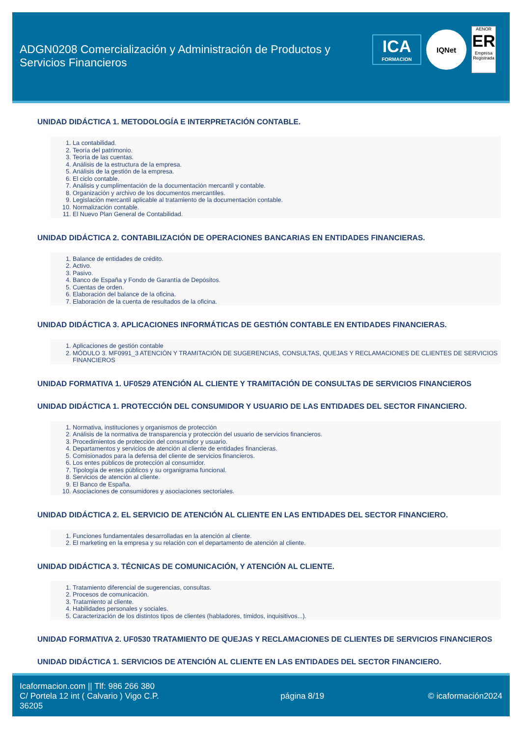ADGN0208 Comercialización y Administración de Productos y Servicios Financieros
ICA
FORMACION
IQNet
AENOR
ER
Empresa Registrada
UNIDAD DIDÁCTICA 1. METODOLOGÍA E INTERPRETACIÓN CONTABLE.
1. La contabilidad.
2. Teoría del patrimonio.
3. Teoría de las cuentas.
4. Análisis de la estructura de la empresa.
5. Análisis de la gestión de la empresa.
6. El ciclo contable.
7. Análisis y cumplimentación de la documentación mercantil y contable.
8. Organización y archivo de los documentos mercantiles.
9. Legislación mercantil aplicable al tratamiento de la documentación contable.
10. Normalización contable.
11. El Nuevo Plan General de Contabilidad.
UNIDAD DIDÁCTICA 2. CONTABILIZACIÓN DE OPERACIONES BANCARIAS EN ENTIDADES FINANCIERAS.
1. Balance de entidades de crédito.
2. Activo.
3. Pasivo.
4. Banco de España y Fondo de Garantía de Depósitos.
5. Cuentas de orden.
6. Elaboración del balance de la oficina.
7. Elaboración de la cuenta de resultados de la oficina.
UNIDAD DIDÁCTICA 3. APLICACIONES INFORMÁTICAS DE GESTIÓN CONTABLE EN ENTIDADES FINANCIERAS.
1. Aplicaciones de gestión contable
2. MÓDULO 3. MF0991_3 ATENCIÓN Y TRAMITACIÓN DE SUGERENCIAS, CONSULTAS, QUEJAS Y RECLAMACIONES DE CLIENTES DE SERVICIOS FINANCIEROS
UNIDAD FORMATIVA 1. UF0529 ATENCIÓN AL CLIENTE Y TRAMITACIÓN DE CONSULTAS DE SERVICIOS FINANCIEROS
UNIDAD DIDÁCTICA 1. PROTECCIÓN DEL CONSUMIDOR Y USUARIO DE LAS ENTIDADES DEL SECTOR FINANCIERO.
1. Normativa, instituciones y organismos de protección
2. Análisis de la normativa de transparencia y protección del usuario de servicios financieros.
3. Procedimientos de protección del consumidor y usuario.
4. Departamentos y servicios de atención al cliente de entidades financieras.
5. Comisionados para la defensa del cliente de servicios financieros.
6. Los entes públicos de protección al consumidor.
7. Tipología de entes públicos y su organigrama funcional.
8. Servicios de atención al cliente.
9. El Banco de España.
10. Asociaciones de consumidores y asociaciones sectoriales.
UNIDAD DIDÁCTICA 2. EL SERVICIO DE ATENCIÓN AL CLIENTE EN LAS ENTIDADES DEL SECTOR FINANCIERO.
1. Funciones fundamentales desarrolladas en la atención al cliente.
2. El marketing en la empresa y su relación con el departamento de atención al cliente.
UNIDAD DIDÁCTICA 3. TÉCNICAS DE COMUNICACIÓN, Y ATENCIÓN AL CLIENTE.
1. Tratamiento diferencial de sugerencias, consultas.
2. Procesos de comunicación.
3. Tratamiento al cliente.
4. Habilidades personales y sociales.
5. Caracterización de los distintos tipos de clientes (habladores, tímidos, inquisitivos...).
UNIDAD FORMATIVA 2. UF0530 TRATAMIENTO DE QUEJAS Y RECLAMACIONES DE CLIENTES DE SERVICIOS FINANCIEROS
UNIDAD DIDÁCTICA 1. SERVICIOS DE ATENCIÓN AL CLIENTE EN LAS ENTIDADES DEL SECTOR FINANCIERO.
Icaformacion.com || Tlf: 986 266 380
C/ Portela 12 int ( Calvario ) Vigo C.P. 36205
página 8/19 © icaformación2024